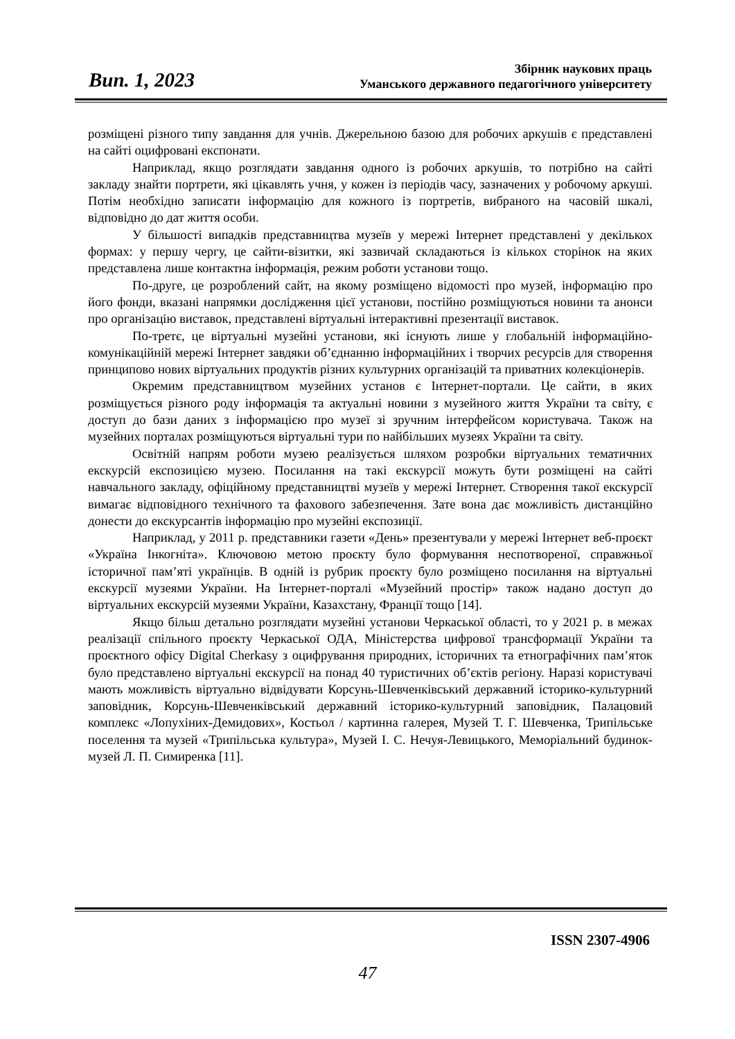Вип. 1, 2023
Збірник наукових праць
Уманського державного педагогічного університету
розміщені різного типу завдання для учнів. Джерельною базою для робочих аркушів є представлені на сайті оцифровані експонати.
Наприклад, якщо розглядати завдання одного із робочих аркушів, то потрібно на сайті закладу знайти портрети, які цікавлять учня, у кожен із періодів часу, зазначених у робочому аркуші. Потім необхідно записати інформацію для кожного із портретів, вибраного на часовій шкалі, відповідно до дат життя особи.
У більшості випадків представництва музеїв у мережі Інтернет представлені у декількох формах: у першу чергу, це сайти-візитки, які зазвичай складаються із кількох сторінок на яких представлена лише контактна інформація, режим роботи установи тощо.
По-друге, це розроблений сайт, на якому розміщено відомості про музей, інформацію про його фонди, вказані напрямки дослідження цієї установи, постійно розміщуються новини та анонси про організацію виставок, представлені віртуальні інтерактивні презентації виставок.
По-третє, це віртуальні музейні установи, які існують лише у глобальній інформаційно-комунікаційній мережі Інтернет завдяки об’єднанню інформаційних і творчих ресурсів для створення принципово нових віртуальних продуктів різних культурних організацій та приватних колекціонерів.
Окремим представництвом музейних установ є Інтернет-портали. Це сайти, в яких розміщується різного роду інформація та актуальні новини з музейного життя України та світу, є доступ до бази даних з інформацією про музеї зі зручним інтерфейсом користувача. Також на музейних порталах розміщуються віртуальні тури по найбільших музеях України та світу.
Освітній напрям роботи музею реалізується шляхом розробки віртуальних тематичних екскурсій експозицією музею. Посилання на такі екскурсії можуть бути розміщені на сайті навчального закладу, офіційному представництві музеїв у мережі Інтернет. Створення такої екскурсії вимагає відповідного технічного та фахового забезпечення. Зате вона дає можливість дистанційно донести до екскурсантів інформацію про музейні експозиції.
Наприклад, у 2011 р. представники газети «День» презентували у мережі Інтернет веб-проєкт «Україна Інкогніта». Ключовою метою проєкту було формування неспотвореної, справжньої історичної пам’яті українців. В одній із рубрик проєкту було розміщено посилання на віртуальні екскурсії музеями України. На Інтернет-порталі «Музейний простір» також надано доступ до віртуальних екскурсій музеями України, Казахстану, Франції тощо [14].
Якщо більш детально розглядати музейні установи Черкаської області, то у 2021 р. в межах реалізації спільного проєкту Черкаської ОДА, Міністерства цифрової трансформації України та проєктного офісу Digital Cherkasy з оцифрування природних, історичних та етнографічних пам’яток було представлено віртуальні екскурсії на понад 40 туристичних об’єктів регіону. Наразі користувачі мають можливість віртуально відвідувати Корсунь-Шевченківський державний історико-культурний заповідник, Корсунь-Шевченківський державний історико-культурний заповідник, Палацовий комплекс «Лопухіних-Демидових», Костьол / картинна галерея, Музей Т. Г. Шевченка, Трипільське поселення та музей «Трипільська культура», Музей І. С. Нечуя-Левицького, Меморіальний будинок-музей Л. П. Симиренка [11].
ISSN 2307-4906
47